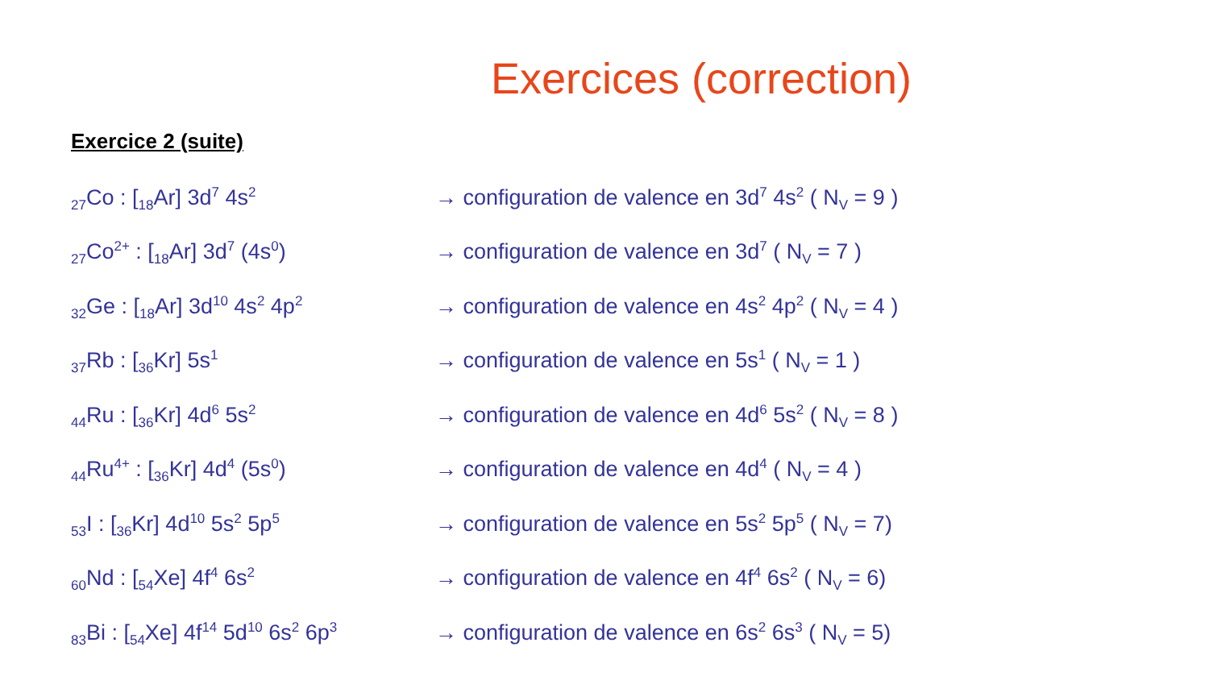Exercices (correction)
Exercice 2 (suite)
<sub>27</sub>Co : [<sub>18</sub>Ar] 3d<sup>7</sup> 4s<sup>2</sup>
→ configuration de valence en 3d<sup>7</sup> 4s<sup>2</sup> ( N<sub>V</sub> = 9 )
<sub>27</sub>Co<sup>2+</sup> : [<sub>18</sub>Ar] 3d<sup>7</sup> (4s<sup>0</sup>)
→ configuration de valence en 3d<sup>7</sup> ( N<sub>V</sub> = 7 )
<sub>32</sub>Ge : [<sub>18</sub>Ar] 3d<sup>10</sup> 4s<sup>2</sup> 4p<sup>2</sup>
→ configuration de valence en 4s<sup>2</sup> 4p<sup>2</sup> ( N<sub>V</sub> = 4 )
<sub>37</sub>Rb : [<sub>36</sub>Kr] 5s<sup>1</sup>
→ configuration de valence en 5s<sup>1</sup> ( N<sub>V</sub> = 1 )
<sub>44</sub>Ru : [<sub>36</sub>Kr] 4d<sup>6</sup> 5s<sup>2</sup>
→ configuration de valence en 4d<sup>6</sup> 5s<sup>2</sup> ( N<sub>V</sub> = 8 )
<sub>44</sub>Ru<sup>4+</sup> : [<sub>36</sub>Kr] 4d<sup>4</sup> (5s<sup>0</sup>)
→ configuration de valence en 4d<sup>4</sup> ( N<sub>V</sub> = 4 )
<sub>53</sub>I : [<sub>36</sub>Kr] 4d<sup>10</sup> 5s<sup>2</sup> 5p<sup>5</sup>
→ configuration de valence en 5s<sup>2</sup> 5p<sup>5</sup> ( N<sub>V</sub> = 7)
<sub>60</sub>Nd : [<sub>54</sub>Xe] 4f<sup>4</sup> 6s<sup>2</sup>
→ configuration de valence en 4f<sup>4</sup> 6s<sup>2</sup> ( N<sub>V</sub> = 6)
<sub>83</sub>Bi : [<sub>54</sub>Xe] 4f<sup>14</sup> 5d<sup>10</sup> 6s<sup>2</sup> 6p<sup>3</sup>
→ configuration de valence en 6s<sup>2</sup> 6s<sup>3</sup> ( N<sub>V</sub> = 5)